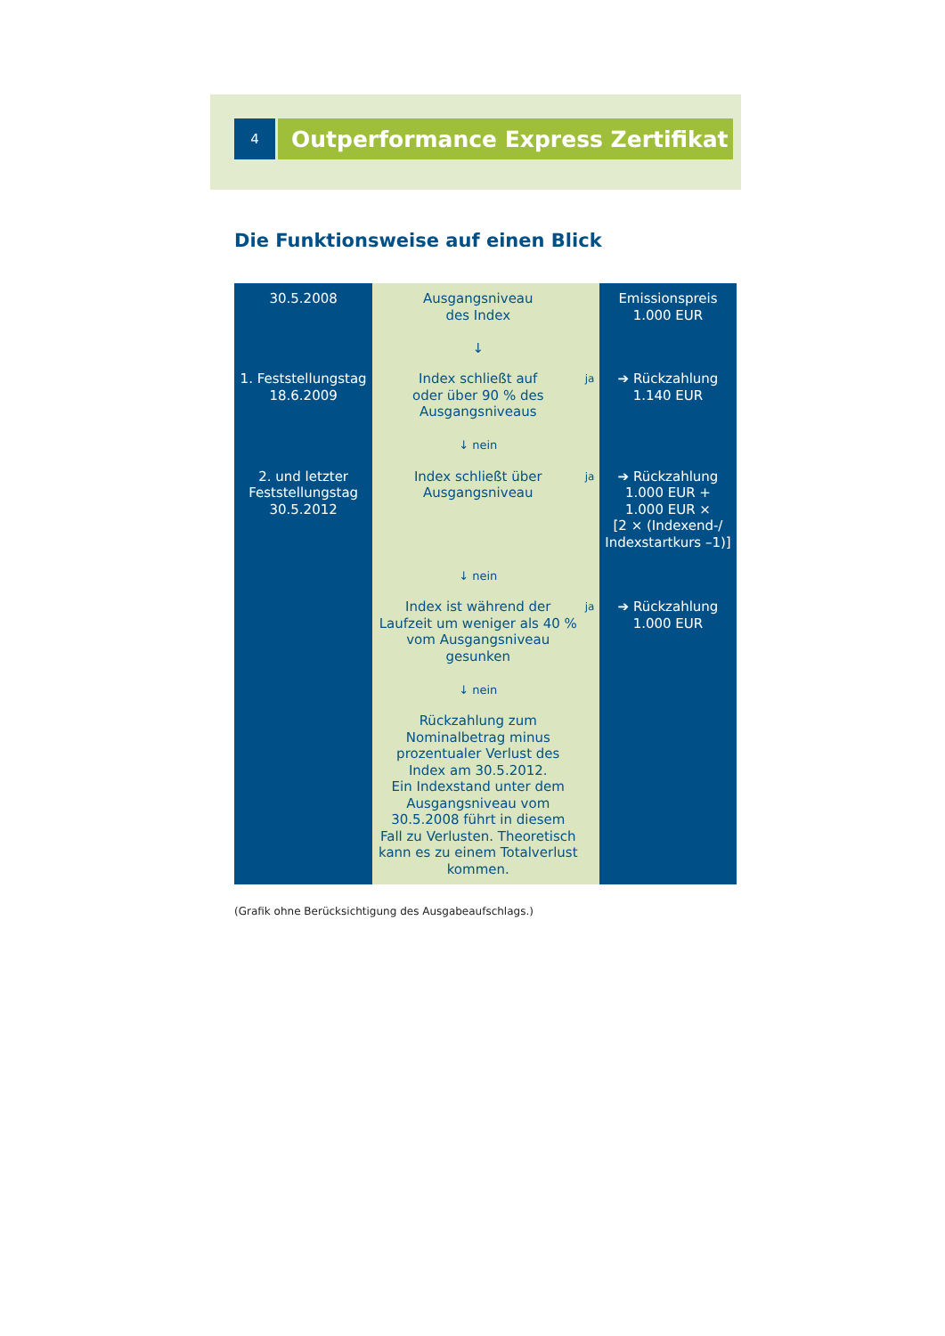4
Outperformance Express Zertifikat
Die Funktionsweise auf einen Blick
| 30.5.2008 | Ausgangsniveau des Index ↓ | | Emissionspreis 1.000 EUR |
| 1. Feststellungstag 18.6.2009 | Index schließt auf oder über 90 % des Ausgangsniveaus ↓ nein | ja | ➔ Rückzahlung 1.140 EUR |
| 2. und letzter Feststellungstag 30.5.2012 | Index schließt über Ausgangsniveau ↓ nein | ja | ➔ Rückzahlung 1.000 EUR + 1.000 EUR × [2 × (Indexend-/ Indexstartkurs –1)] |
| | Index ist während der Laufzeit um weniger als 40 % vom Ausgangsniveau gesunken ↓ nein | ja | ➔ Rückzahlung 1.000 EUR |
| | Rückzahlung zum Nominalbetrag minus prozentualer Verlust des Index am 30.5.2012. Ein Indexstand unter dem Ausgangsniveau vom 30.5.2008 führt in diesem Fall zu Verlusten. Theoretisch kann es zu einem Totalverlust kommen. | | |
(Grafik ohne Berücksichtigung des Ausgabeaufschlags.)